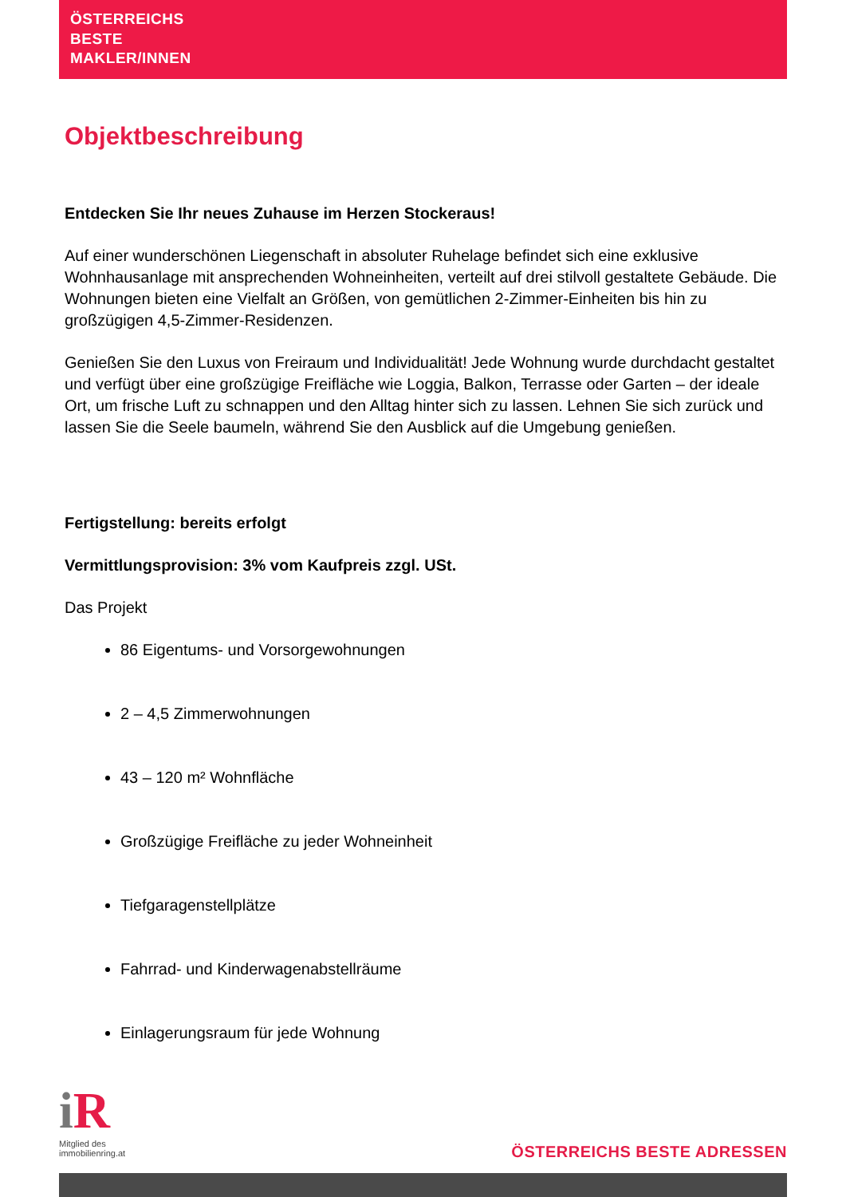ÖSTERREICHS
BESTE
MAKLER/INNEN
Objektbeschreibung
Entdecken Sie Ihr neues Zuhause im Herzen Stockeraus!
Auf einer wunderschönen Liegenschaft in absoluter Ruhelage befindet sich eine exklusive Wohnhausanlage mit ansprechenden Wohneinheiten, verteilt auf drei stilvoll gestaltete Gebäude. Die Wohnungen bieten eine Vielfalt an Größen, von gemütlichen 2-Zimmer-Einheiten bis hin zu großzügigen 4,5-Zimmer-Residenzen.
Genießen Sie den Luxus von Freiraum und Individualität! Jede Wohnung wurde durchdacht gestaltet und verfügt über eine großzügige Freifläche wie Loggia, Balkon, Terrasse oder Garten – der ideale Ort, um frische Luft zu schnappen und den Alltag hinter sich zu lassen. Lehnen Sie sich zurück und lassen Sie die Seele baumeln, während Sie den Ausblick auf die Umgebung genießen.
Fertigstellung: bereits erfolgt
Vermittlungsprovision: 3% vom Kaufpreis zzgl. USt.
Das Projekt
86 Eigentums- und Vorsorgewohnungen
2 – 4,5 Zimmerwohnungen
43 – 120 m² Wohnfläche
Großzügige Freifläche zu jeder Wohneinheit
Tiefgaragenstellplätze
Fahrrad- und Kinderwagenabstellräume
Einlagerungsraum für jede Wohnung
i R
Mitglied des
immobilienring.at
ÖSTERREICHS BESTE ADRESSEN